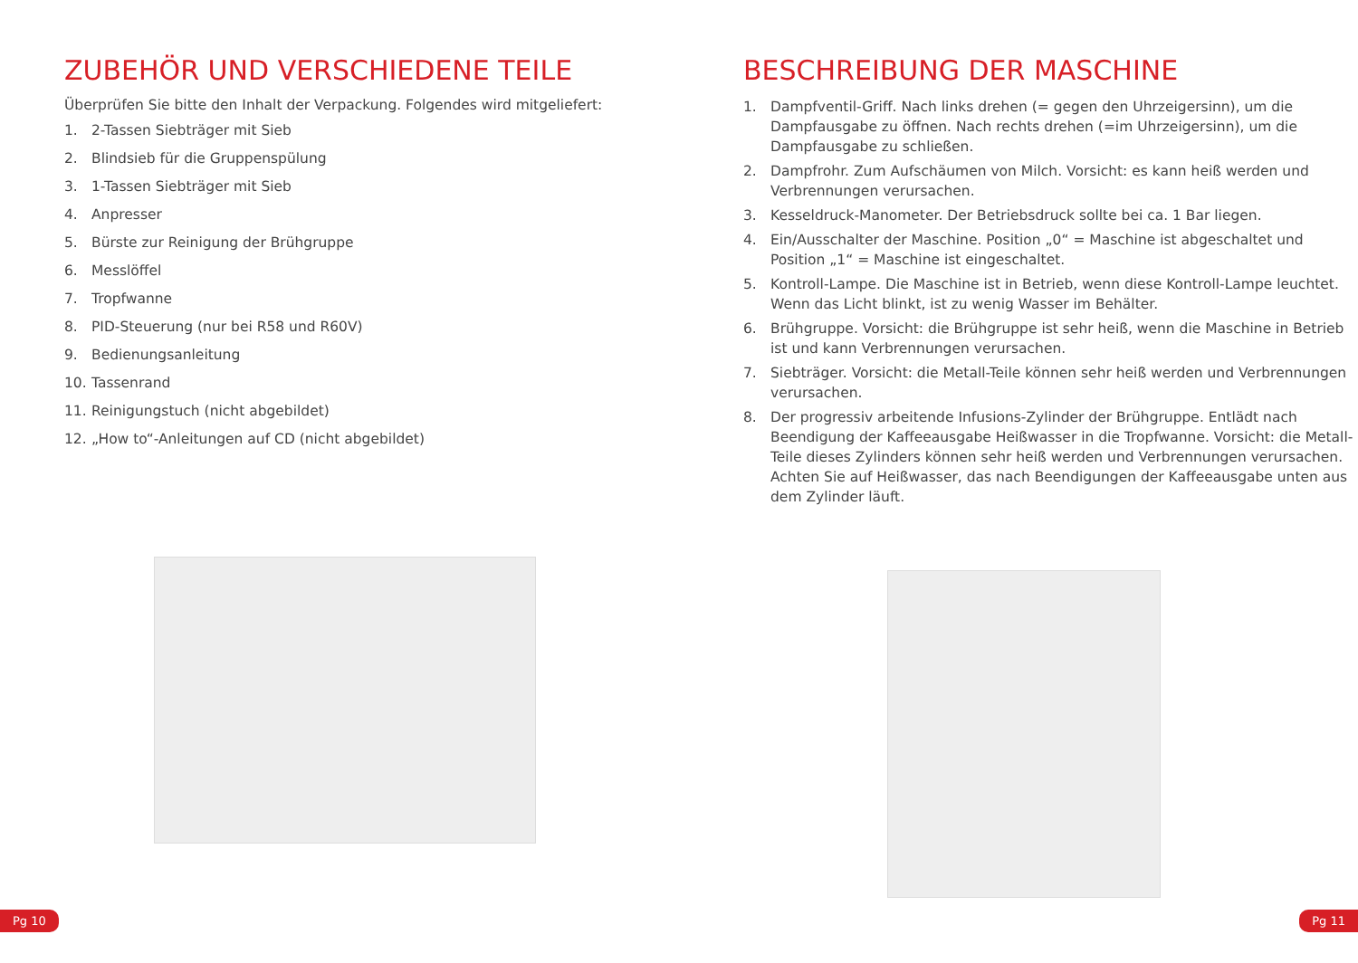ZUBEHÖR UND VERSCHIEDENE TEILE
Überprüfen Sie bitte den Inhalt der Verpackung. Folgendes wird mitgeliefert:
1. 2-Tassen Siebträger mit Sieb
2. Blindsieb für die Gruppenspülung
3. 1-Tassen Siebträger mit Sieb
4. Anpresser
5. Bürste zur Reinigung der Brühgruppe
6. Messlöffel
7. Tropfwanne
8. PID-Steuerung (nur bei R58 und R60V)
9. Bedienungsanleitung
10. Tassenrand
11. Reinigungstuch (nicht abgebildet)
12. „How to“-Anleitungen auf CD (nicht abgebildet)
Pg 10
BESCHREIBUNG DER MASCHINE
1. Dampfventil-Griff. Nach links drehen (= gegen den Uhrzeigersinn), um die Dampfausgabe zu öffnen. Nach rechts drehen (=im Uhrzeigersinn), um die Dampfausgabe zu schließen.
2. Dampfrohr. Zum Aufschäumen von Milch. Vorsicht: es kann heiß werden und Verbrennungen verursachen.
3. Kesseldruck-Manometer. Der Betriebsdruck sollte bei ca. 1 Bar liegen.
4. Ein/Ausschalter der Maschine. Position „0“ = Maschine ist abgeschaltet und Position „1“ = Maschine ist eingeschaltet.
5. Kontroll-Lampe. Die Maschine ist in Betrieb, wenn diese Kontroll-Lampe leuchtet. Wenn das Licht blinkt, ist zu wenig Wasser im Behälter.
6. Brühgruppe. Vorsicht: die Brühgruppe ist sehr heiß, wenn die Maschine in Betrieb ist und kann Verbrennungen verursachen.
7. Siebträger. Vorsicht: die Metall-Teile können sehr heiß werden und Verbrennungen verursachen.
8. Der progressiv arbeitende Infusions-Zylinder der Brühgruppe. Entlädt nach Beendigung der Kaffeeausgabe Heißwasser in die Tropfwanne. Vorsicht: die Metall-Teile dieses Zylinders können sehr heiß werden und Verbrennungen verursachen. Achten Sie auf Heißwasser, das nach Beendigungen der Kaffeeausgabe unten aus dem Zylinder läuft.
Pg 11